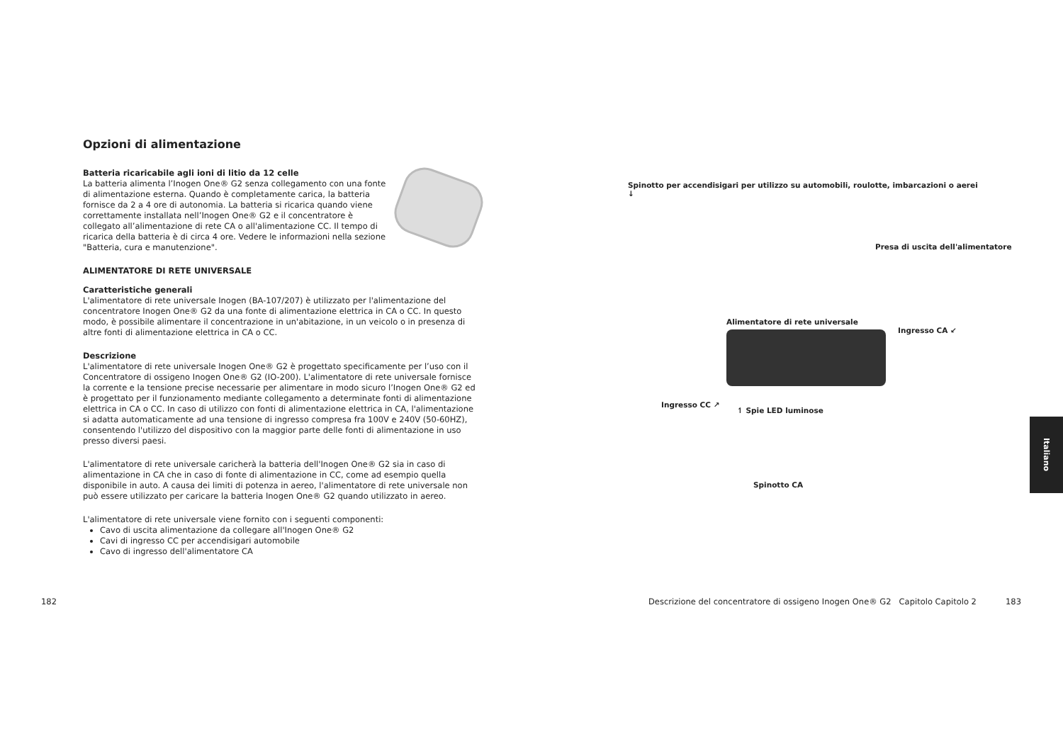Opzioni di alimentazione
Batteria ricaricabile agli ioni di litio da 12 celle
La batteria alimenta l’Inogen One® G2 senza collegamento con una fonte di alimentazione esterna. Quando è completamente carica, la batteria fornisce da 2 a 4 ore di autonomia. La batteria si ricarica quando viene correttamente installata nell’Inogen One® G2 e il concentratore è collegato all’alimentazione di rete CA o all'alimentazione CC. Il tempo di ricarica della batteria è di circa 4 ore. Vedere le informazioni nella sezione "Batteria, cura e manutenzione".
ALIMENTATORE DI RETE UNIVERSALE
Caratteristiche generali
L'alimentatore di rete universale Inogen (BA-107/207) è utilizzato per l'alimentazione del concentratore Inogen One® G2 da una fonte di alimentazione elettrica in CA o CC. In questo modo, è possibile alimentare il concentrazione in un'abitazione, in un veicolo o in presenza di altre fonti di alimentazione elettrica in CA o CC.
Descrizione
L'alimentatore di rete universale Inogen One® G2 è progettato specificamente per l’uso con il Concentratore di ossigeno Inogen One® G2 (IO-200). L'alimentatore di rete universale fornisce la corrente e la tensione precise necessarie per alimentare in modo sicuro l’Inogen One® G2 ed è progettato per il funzionamento mediante collegamento a determinate fonti di alimentazione elettrica in CA o CC. In caso di utilizzo con fonti di alimentazione elettrica in CA, l'alimentazione si adatta automaticamente ad una tensione di ingresso compresa fra 100V e 240V (50-60HZ), consentendo l'utilizzo del dispositivo con la maggior parte delle fonti di alimentazione in uso presso diversi paesi.
L'alimentatore di rete universale caricherà la batteria dell'Inogen One® G2 sia in caso di alimentazione in CA che in caso di fonte di alimentazione in CC, come ad esempio quella disponibile in auto. A causa dei limiti di potenza in aereo, l'alimentatore di rete universale non può essere utilizzato per caricare la batteria Inogen One® G2 quando utilizzato in aereo.
L'alimentatore di rete universale viene fornito con i seguenti componenti:
Cavo di uscita alimentazione da collegare all'Inogen One® G2
Cavi di ingresso CC per accendisigari automobile
Cavo di ingresso dell'alimentatore CA
Spinotto per accendisigari per utilizzo su automobili, roulotte, imbarcazioni o aerei
↓
Presa di uscita dell'alimentatore
Alimentatore di rete universale
Ingresso CA ↙
Ingresso CC ↗
↿ Spie LED luminose
Spinotto CA
182
Descrizione del concentratore di ossigeno Inogen One® G2 Capitolo Capitolo 2
183
Italiano